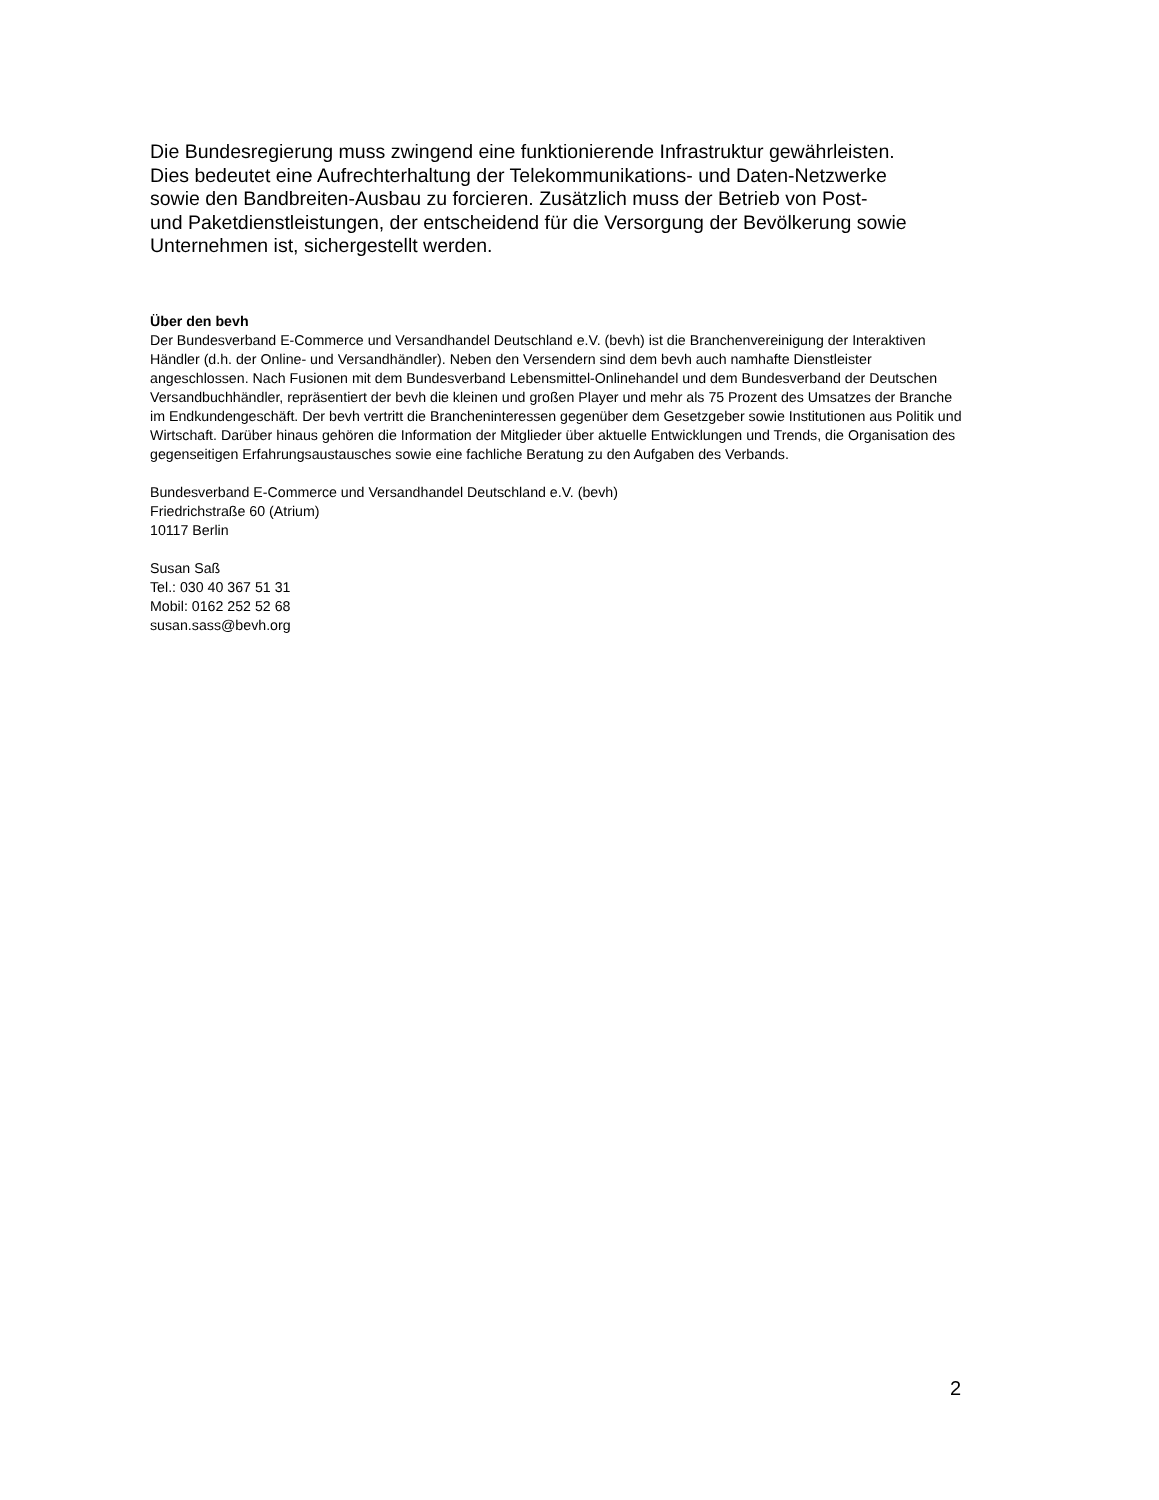Die Bundesregierung muss zwingend eine funktionierende Infrastruktur gewährleisten.
Dies bedeutet eine Aufrechterhaltung der Telekommunikations- und Daten-Netzwerke
sowie den Bandbreiten-Ausbau zu forcieren. Zusätzlich muss der Betrieb von Post-
und Paketdienstleistungen, der entscheidend für die Versorgung der Bevölkerung sowie
Unternehmen ist, sichergestellt werden.
Über den bevh
Der Bundesverband E-Commerce und Versandhandel Deutschland e.V. (bevh) ist die Branchenvereinigung der Interaktiven Händler (d.h. der Online- und Versandhändler). Neben den Versendern sind dem bevh auch namhafte Dienstleister angeschlossen. Nach Fusionen mit dem Bundesverband Lebensmittel-Onlinehandel und dem Bundesverband der Deutschen Versandbuchhändler, repräsentiert der bevh die kleinen und großen Player und mehr als 75 Prozent des Umsatzes der Branche im Endkundengeschäft. Der bevh vertritt die Brancheninteressen gegenüber dem Gesetzgeber sowie Institutionen aus Politik und Wirtschaft. Darüber hinaus gehören die Information der Mitglieder über aktuelle Entwicklungen und Trends, die Organisation des gegenseitigen Erfahrungsaustausches sowie eine fachliche Beratung zu den Aufgaben des Verbands.
Bundesverband E-Commerce und Versandhandel Deutschland e.V. (bevh)
Friedrichstraße 60 (Atrium)
10117 Berlin
Susan Saß
Tel.: 030 40 367 51 31
Mobil: 0162 252 52 68
susan.sass@bevh.org
2